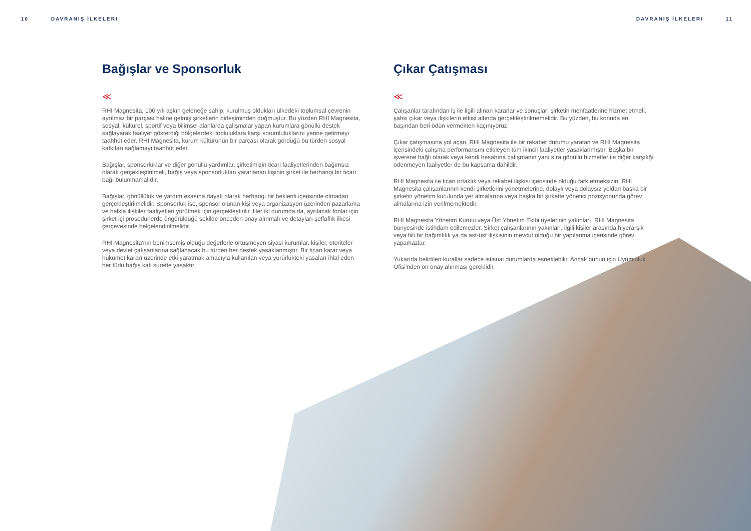10 DAVRANIŞ İLKELERI DAVRANIŞ İLKELERI 11
Bağışlar ve Sponsorluk
≪
RHI Magnesita, 100 yılı aşkın geleneğe sahip, kurulmuş oldukları ülkedeki toplumsal çevrenin ayrılmaz bir parçası haline gelmiş şirketlerin birleşiminden doğmuştur. Bu yüzden RHI Magnesita, sosyal, kültürel, sportif veya bilimsel alanlarda çalışmalar yapan kurumlara gönüllü destek sağlayarak faaliyet gösterdiği bölgelerdeki topluluklara karşı sorumluluklarını yerine getirmeyi taahhüt eder. RHI Magnesita, kurum kültürünün bir parçası olarak gördüğü bu türden sosyal katkıları sağlamayı taahhüt eder.
Bağışlar, sponsorluklar ve diğer gönüllü yardımlar, şirketimizin ticari faaliyetlerinden bağımsız olarak gerçekleştirilmeli, bağış veya sponsorluktan yararlanan kişinin şirket ile herhangi bir ticari bağı bulunmamalıdır.
Bağışlar, gönüllülük ve yardım esasına dayalı olarak herhangi bir beklenti içerisinde olmadan gerçekleştirilmelidir. Sponsorluk ise, sponsor olunan kişi veya organizasyon üzerinden pazarlama ve halkla ilişkiler faaliyetleri yürütmek için gerçekleştirilir. Her iki durumda da, ayrılacak fonlar için şirket içi prosedürlerde öngörüldüğü şekilde önceden onay alınmalı ve detayları şeffaflık ilkesi çerçevesinde belgelendirilmelidir.
RHI Magnesita'nın benimsemiş olduğu değerlerle örtüşmeyen siyasi kurumlar, kişiler, otoriteler veya devlet çalışanlarına sağlanacak bu türden her destek yasaklanmıştır. Bir ticari karar veya hükumet kararı üzerinde etki yaratmak amacıyla kullanılan veya yürürlükteki yasaları ihlal eden her türlü bağış kati surette yasaktır.
Çıkar Çatışması
≪
Çalışanlar tarafından iş ile ilgili alınan kararlar ve sonuçları şirketin menfaatlerine hizmet etmeli, şahsi çıkar veya ilişkilerin etkisi altında gerçekleştirilmemelidir. Bu yüzden, bu konuda en başından beri ödün vermekten kaçınıyoruz.
Çıkar çatışmasına yol açan, RHI Magnesita ile bir rekabet durumu yaratan ve RHI Magnesita içerisindeki çalışma performansını etkileyen tüm ikincil faaliyetler yasaklanmıştır. Başka bir işverene bağlı olarak veya kendi hesabına çalışmanın yanı sıra gönüllü hizmetler ile diğer karşılığı ödenmeyen faaliyetler de bu kapsama dahildir.
RHI Magnesita ile ticari ortaklık veya rekabet ilişkisi içerisinde olduğu fark etmeksizin, RHI Magnesita çalışanlarının kendi şirketlerini yönetmelerine, dolaylı veya dolaysız yoldan başka bir şirketin yönetim kurulunda yer almalarına veya başka bir şirkette yönetici pozisyonunda görev almalarına izin verilmemektedir.
RHI Magnesita Yönetim Kurulu veya Üst Yönetim Ekibi üyelerinin yakınları, RHI Magnesita bünyesinde istihdam edilemezler. Şirket çalışanlarının yakınları, ilgili kişiler arasında hiyerarşik veya fiili bir bağımlılık ya da ast-üst ilişkisinin mevcut olduğu bir yapılanma içerisinde görev yapamazlar.
Yukarıda belirtilen kurallar sadece istisnai durumlarda esnetilebilir. Ancak bunun için Uyumluluk Ofisi'nden ön onay alınması gereklidir.